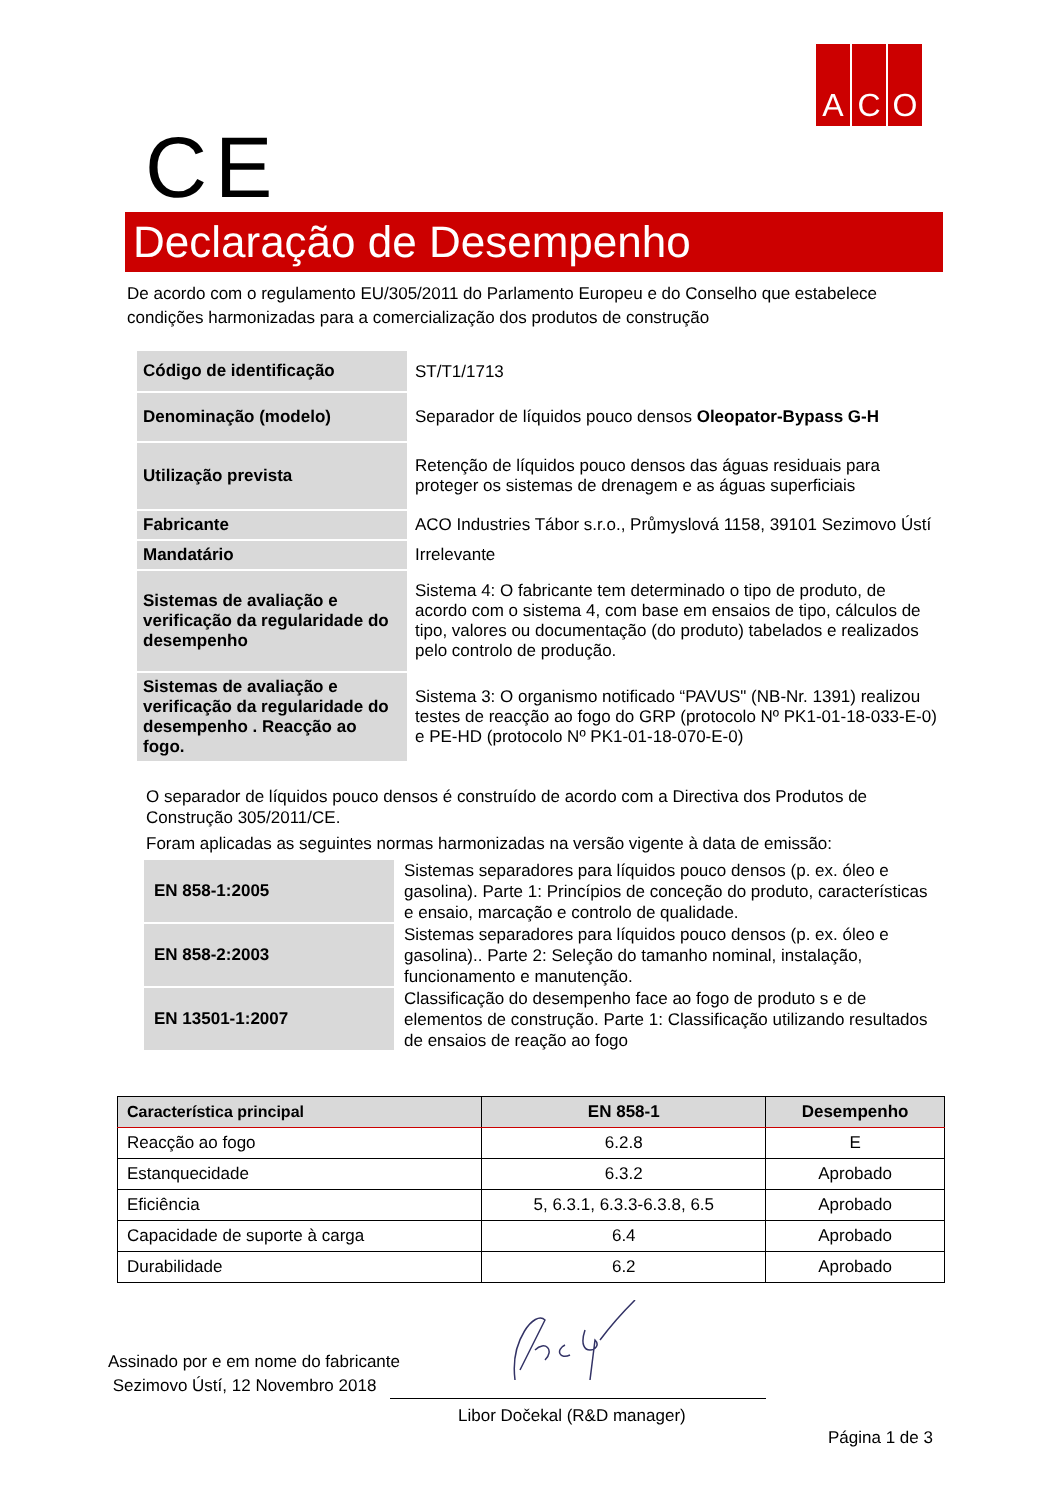A C O
CE
Declaração de Desempenho
De acordo com o regulamento EU/305/2011 do Parlamento Europeu e do Conselho que estabelece condições harmonizadas para a comercialização dos produtos de construção
| Código de identificação | ST/T1/1713 |
| Denominação (modelo) | Separador de líquidos pouco densos Oleopator-Bypass G-H |
| Utilização prevista | Retenção de líquidos pouco densos das águas residuais para proteger os sistemas de drenagem e as águas superficiais |
| Fabricante | ACO Industries Tábor s.r.o., Průmyslová 1158, 39101 Sezimovo Ústí |
| Mandatário | Irrelevante |
| Sistemas de avaliação e verificação da regularidade do desempenho | Sistema 4: O fabricante tem determinado o tipo de produto, de acordo com o sistema 4, com base em ensaios de tipo, cálculos de tipo, valores ou documentação (do produto) tabelados e realizados pelo controlo de produção. |
| Sistemas de avaliação e verificação da regularidade do desempenho . Reacção ao fogo. | Sistema 3: O organismo notificado “PAVUS" (NB-Nr. 1391) realizou testes de reacção ao fogo do GRP (protocolo Nº PK1-01-18-033-E-0) e PE-HD (protocolo Nº PK1-01-18-070-E-0) |
O separador de líquidos pouco densos é construído de acordo com a Directiva dos Produtos de Construção 305/2011/CE.
Foram aplicadas as seguintes normas harmonizadas na versão vigente à data de emissão:
| EN 858-1:2005 | Sistemas separadores para líquidos pouco densos (p. ex. óleo e gasolina). Parte 1: Princípios de conceção do produto, características e ensaio, marcação e controlo de qualidade. |
| EN 858-2:2003 | Sistemas separadores para líquidos pouco densos (p. ex. óleo e gasolina).. Parte 2: Seleção do tamanho nominal, instalação, funcionamento e manutenção. |
| EN 13501-1:2007 | Classificação do desempenho face ao fogo de produto s e de elementos de construção. Parte 1: Classificação utilizando resultados de ensaios de reação ao fogo |
| Característica principal | EN 858-1 | Desempenho |
| --- | --- | --- |
| Reacção ao fogo | 6.2.8 | E |
| Estanquecidade | 6.3.2 | Aprobado |
| Eficiência | 5, 6.3.1, 6.3.3-6.3.8, 6.5 | Aprobado |
| Capacidade de suporte à carga | 6.4 | Aprobado |
| Durabilidade | 6.2 | Aprobado |
Assinado por e em nome do fabricante
Sezimovo Ústí, 12 Novembro 2018
Libor Dočekal (R&D manager)
Página 1 de 3